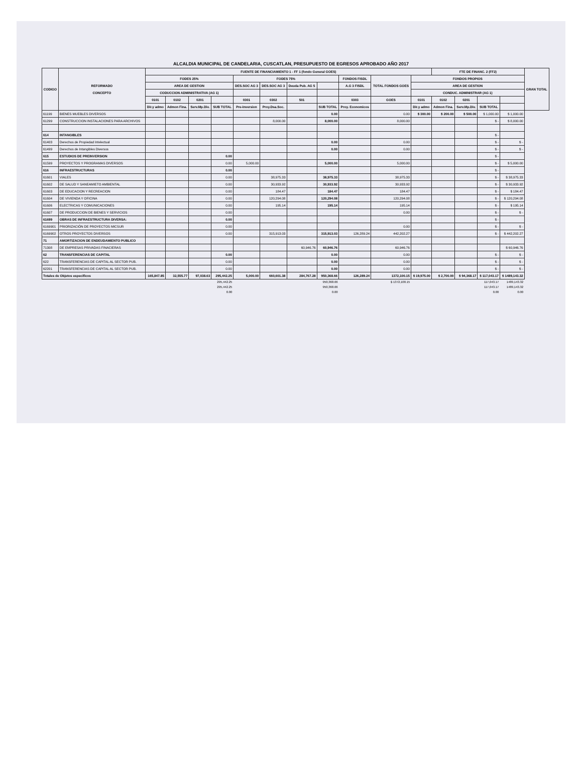ALCALDIA MUNICIPAL DE CANDELARIA, CUSCATLAN, PRESUPUESTO DE EGRESOS APROBADO AÑO 2017
| CODIGO | REFORMADO CONCEPTO | FUENTE DE FINANCIAMIENTO 1 - FF 1 (fondo General GOES) | | | | | | | | | | | FTE DE FINANC. 2 (FF2) | | | | GRAN TOTAL |
| --- | --- | --- | --- | --- | --- | --- | --- | --- | --- | --- | --- | --- | --- | --- | --- | --- | --- |
| | | FODES 25% | | | | FODES 75% | | | | FONDOS FISDL | TOTAL FONDOS GOES | FONDOS PROPIOS | | | | | |
| | | AREA DE GESTION | | | | DES.SOC AG 3 | DES.SOC AG 3 | Deuda Pub. AG 5 | | A.G 3 FISDL | | AREA DE GESTION | | | | | |
| | | CODUCCION ADMINISTRATIVA (AG 1) | | | | | | | | | | CONDUC. ADMINISTRAR (AG 1) | | | | | |
| | | 0101 | 0102 | 0201 | | 0301 | 0302 | 501 | | 0303 | GOES | 0101 | 0102 | 0201 | | | |
| | | Dir.y admo | Admon Fina. | Serv.Mp.Div. | SUB TOTAL | Pre-Inversion | Proy.Dsa.Soc. | | SUB TOTAL | Proy. Economicos | | Dir.y admo | Admon Fina. | Serv.Mp.Div. | SUB TOTAL | | |
| 61199 | BIENES MUEBLES DIVERSOS | | | | | | | | 0.00 | | 0.00 | $ 300.00 | $ 200.00 | $ 500.00 | $ 1,000.00 | $ 1,000.00 | |
| 61299 | CONSTRUCCION INSTALACIONES PARA ARCHIVOS | | | | | | 8,000.00 | | 8,000.00 | | 8,000.00 | | | | $ - | $ 8,000.00 | |
| 614 | INTANGIBLES | | | | | | | | | | | | | | $ - | | |
| 61403 | Derechos de Propiedad Intelectual | | | | | | | | 0.00 | | 0.00 | | | | $ - | $ - | |
| 61499 | Derechos de Intangibles Diversos | | | | | | | | 0.00 | | 0.00 | | | | $ - | $ - | |
| 615 | ESTUDIOS DE PREINVERSION | | | | 0.00 | | | | | | | | | | $ - | | |
| 61599 | PROYECTOS Y PROGRAMAS DIVERSOS | | | | 0.00 | 5,000.00 | | | 5,000.00 | | 5,000.00 | | | | $ - | $ 5,000.00 | |
| 616 | INFRAESTRUCTURAS | | | | 0.00 | | | | | | | | | | $ - | | |
| 61601 | VIALES | | | | 0.00 | | 38,975.33 | | 38,975.33 | | 38,975.33 | | | | $ - | $ 38,975.33 | |
| 61602 | DE SALUD Y SANEAMIETO AMBIENTAL | | | | 0.00 | | 30,933.92 | | 30,933.92 | | 30,933.92 | | | | $ - | $ 30,933.92 | |
| 61603 | DE EDUCACION Y RECREACION | | | | 0.00 | | 184.47 | | 184.47 | | 184.47 | | | | $ - | $ 184.47 | |
| 61604 | DE VIVIENDA Y OFICINA | | | | 0.00 | | 120,294.08 | | 120,294.08 | | 120,294.08 | | | | $ - | $ 120,294.08 | |
| 61606 | ELECTRICAS Y COMUNICACIONES | | | | 0.00 | | 195.14 | | 195.14 | | 195.14 | | | | $ - | $ 195.14 | |
| 61607 | DE PRODUCCION DE BIENES Y SERVICIOS | | | | 0.00 | | | | | | 0.00 | | | | $ - | $ - | |
| 61699 | OBRAS DE INFRAESTRUCTURA DIVERSA: | | | | 0.00 | | | | | | | | | | $ - | | |
| 6169901 | PRIORIZACIÓN DE PROYECTOS MICSUR | | | | 0.00 | | | | | | 0.00 | | | | $ - | $ - | |
| 6169902 | OTROS PROYECTOS DIVERSOS | | | | 0.00 | | 315,913.03 | | 315,913.03 | 126,289.24 | 442,202.27 | | | | $ - | $ 442,202.27 | |
| 71 | AMORTIZACION DE ENDEUDAMIENTO PUBLICO | | | | | | | | | | | | | | | | |
| 71308 | DE EMPRESAS PRIVADAS FINACIERAS | | | | | | | 60,946.76 | 60,946.76 | | 60,946.76 | | | | | $ 60,946.76 | |
| 62 | TRANSFERENCIAS DE CAPITAL | | | | 0.00 | | | | 0.00 | | 0.00 | | | | $ - | $ - | |
| 622 | TRANSFERENCIAS DE CAPITAL AL SECTOR PUB. | | | | 0.00 | | | | 0.00 | | 0.00 | | | | $ - | $ - | |
| 62201 | TRANSFERENCIAS DE CAPITAL AL SECTOR PUB. | | | | 0.00 | | | | 0.00 | | 0.00 | | | | $ - | $ - | |
| Totales de Objetos especificos | | 165,847.85 | 32,555.77 | 97,038.63 | 295,442.25 | 5,000.00 | 660,601.38 | 284,767.28 | 950,368.66 | 126,289.24 | 1372,100.15 | $ 19,975.00 | $ 2,700.00 | $ 94,368.17 | $ 117,043.17 | $ 1489,143.32 | |
| | | | | | 295,442.25 | | | | 950,368.66 | | $ 1372,100.15 | | | | 117,043.17 | 1489,143.32 | |
| | | | | | 295,442.25 | | | | 950,368.66 | | | | | | 117,043.17 | 1489,143.32 | |
| | | | | | 0.00 | | | | 0.00 | | | | | | 0.00 | 0.00 | |